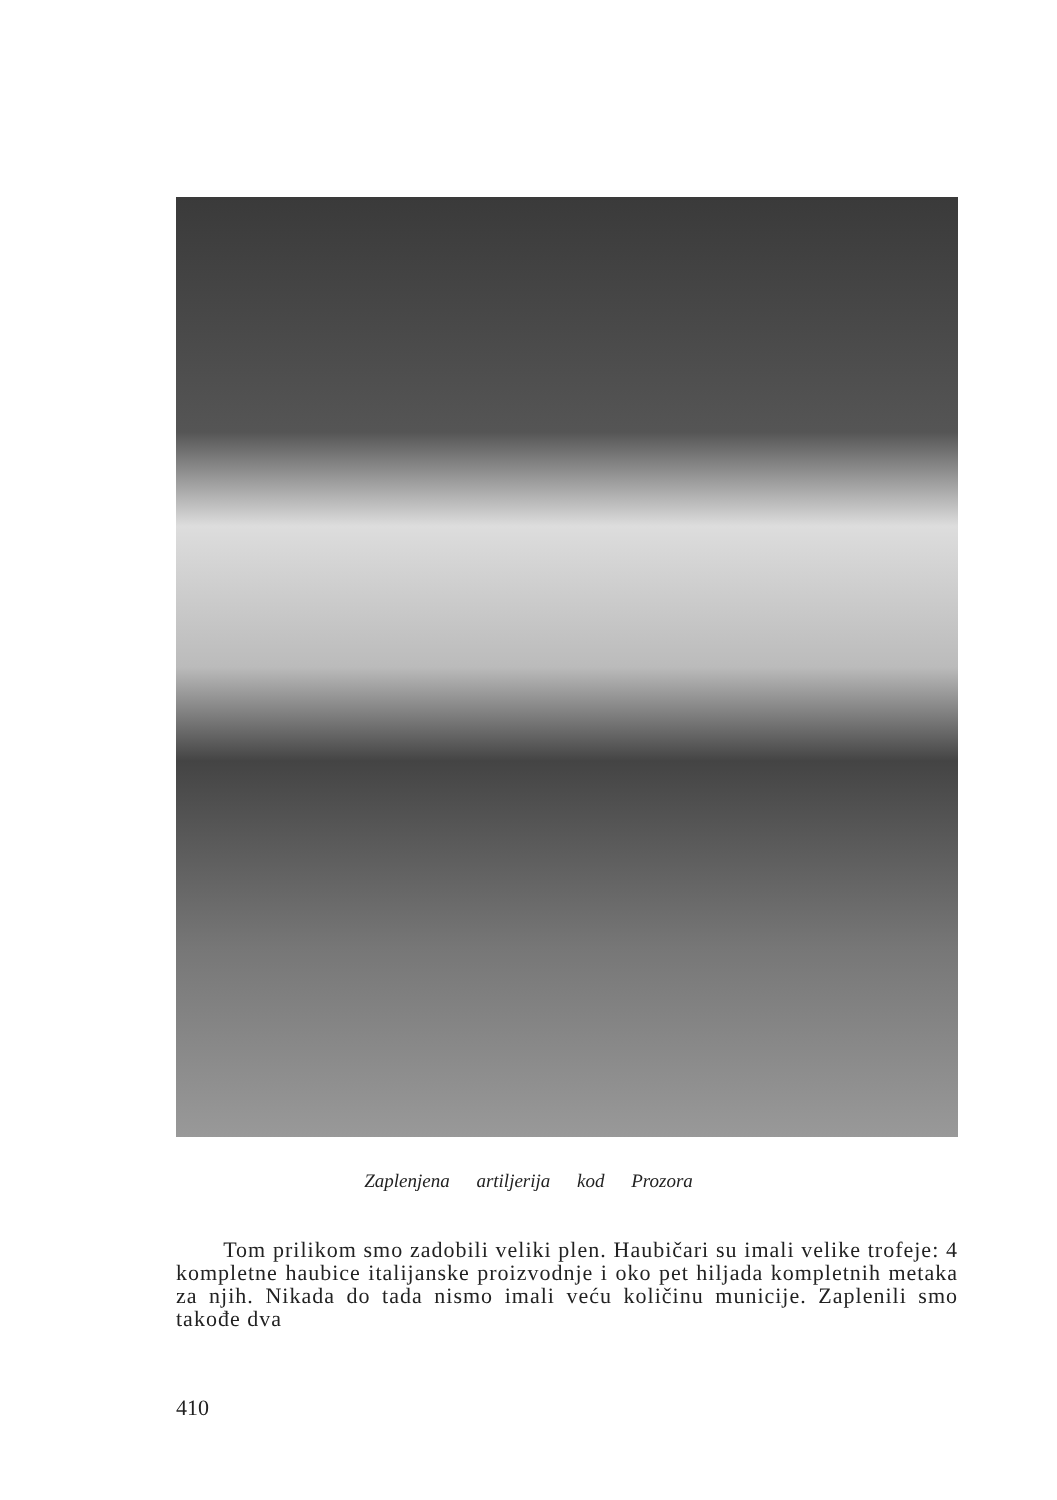Zaplenjena artiljerija kod Prozora
Tom prilikom smo zadobili veliki plen. Haubičari su imali velike trofeje: 4 kompletne haubice italijanske proizvodnje i oko pet hiljada kompletnih metaka za njih. Nikada do tada nismo imali veću količinu municije. Zaplenili smo takođe dva
410